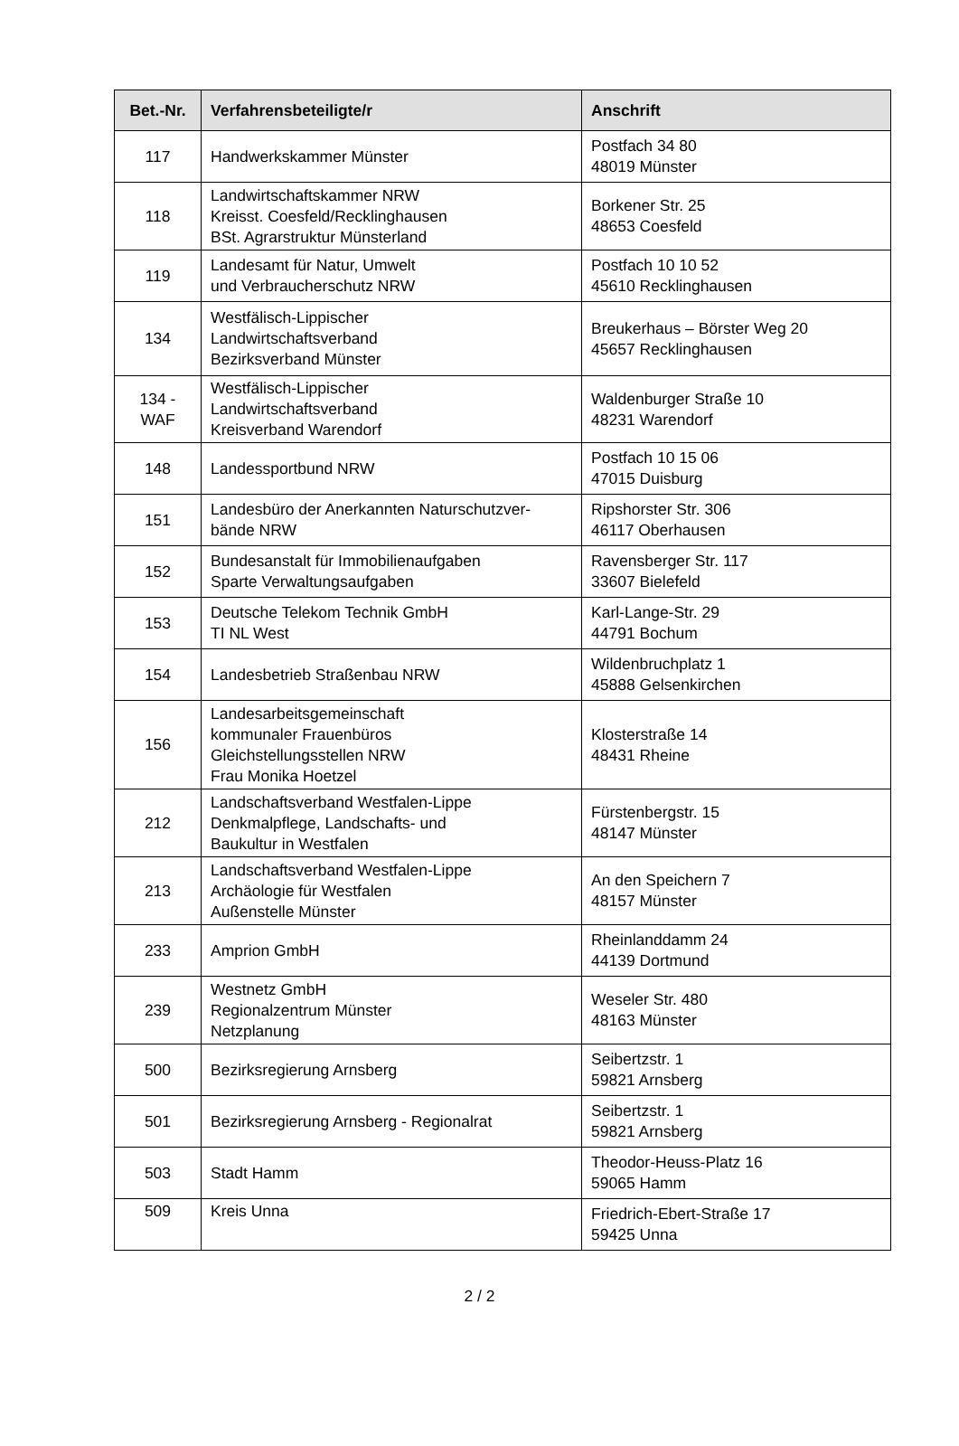| Bet.-Nr. | Verfahrensbeteiligte/r | Anschrift |
| --- | --- | --- |
| 117 | Handwerkskammer Münster | Postfach 34 80 48019 Münster |
| 118 | Landwirtschaftskammer NRW Kreisst. Coesfeld/Recklinghausen BSt. Agrarstruktur Münsterland | Borkener Str. 25 48653 Coesfeld |
| 119 | Landesamt für Natur, Umwelt und Verbraucherschutz NRW | Postfach 10 10 52 45610 Recklinghausen |
| 134 | Westfälisch-Lippischer Landwirtschaftsverband Bezirksverband Münster | Breukerhaus – Börster Weg 20 45657 Recklinghausen |
| 134 - WAF | Westfälisch-Lippischer Landwirtschaftsverband Kreisverband Warendorf | Waldenburger Straße 10 48231 Warendorf |
| 148 | Landessportbund NRW | Postfach 10 15 06 47015 Duisburg |
| 151 | Landesbüro der Anerkannten Naturschutzver- bände NRW | Ripshorster Str. 306 46117 Oberhausen |
| 152 | Bundesanstalt für Immobilienaufgaben Sparte Verwaltungsaufgaben | Ravensberger Str. 117 33607 Bielefeld |
| 153 | Deutsche Telekom Technik GmbH TI NL West | Karl-Lange-Str. 29 44791 Bochum |
| 154 | Landesbetrieb Straßenbau NRW | Wildenbruchplatz 1 45888 Gelsenkirchen |
| 156 | Landesarbeitsgemeinschaft kommunaler Frauenbüros Gleichstellungsstellen NRW Frau Monika Hoetzel | Klosterstraße 14 48431 Rheine |
| 212 | Landschaftsverband Westfalen-Lippe Denkmalpflege, Landschafts- und Baukultur in Westfalen | Fürstenbergstr. 15 48147 Münster |
| 213 | Landschaftsverband Westfalen-Lippe Archäologie für Westfalen Außenstelle Münster | An den Speichern 7 48157 Münster |
| 233 | Amprion GmbH | Rheinlanddamm 24 44139 Dortmund |
| 239 | Westnetz GmbH Regionalzentrum Münster Netzplanung | Weseler Str. 480 48163 Münster |
| 500 | Bezirksregierung Arnsberg | Seibertzstr. 1 59821 Arnsberg |
| 501 | Bezirksregierung Arnsberg - Regionalrat | Seibertzstr. 1 59821 Arnsberg |
| 503 | Stadt Hamm | Theodor-Heuss-Platz 16 59065 Hamm |
| 509 | Kreis Unna | Friedrich-Ebert-Straße 17 59425 Unna |
2 / 2